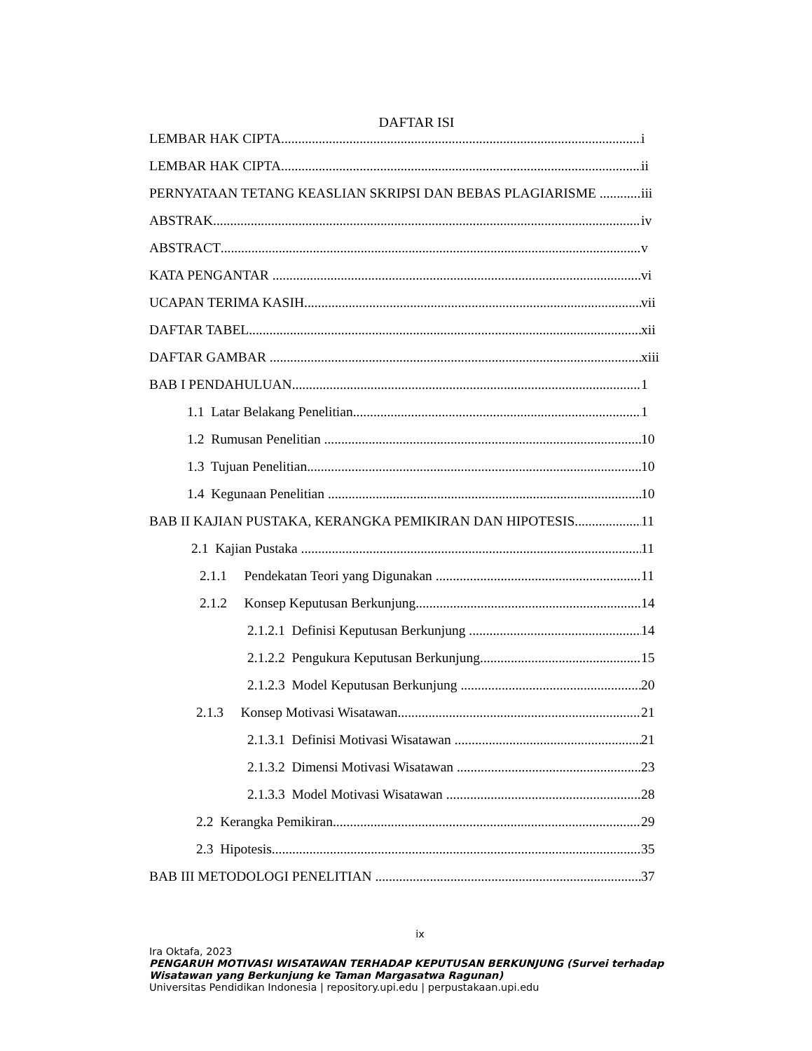DAFTAR ISI
LEMBAR HAK CIPTA i
LEMBAR HAK CIPTA ii
PERNYATAAN TETANG KEASLIAN SKRIPSI DAN BEBAS PLAGIARISME iii
ABSTRAK iv
ABSTRACT v
KATA PENGANTAR vi
UCAPAN TERIMA KASIH vii
DAFTAR TABEL xii
DAFTAR GAMBAR xiii
BAB I PENDAHULUAN 1
1.1 Latar Belakang Penelitian 1
1.2 Rumusan Penelitian 10
1.3 Tujuan Penelitian 10
1.4 Kegunaan Penelitian 10
BAB II KAJIAN PUSTAKA, KERANGKA PEMIKIRAN DAN HIPOTESIS 11
2.1 Kajian Pustaka 11
2.1.1 Pendekatan Teori yang Digunakan 11
2.1.2 Konsep Keputusan Berkunjung 14
2.1.2.1 Definisi Keputusan Berkunjung 14
2.1.2.2 Pengukura Keputusan Berkunjung 15
2.1.2.3 Model Keputusan Berkunjung 20
2.1.3 Konsep Motivasi Wisatawan 21
2.1.3.1 Definisi Motivasi Wisatawan 21
2.1.3.2 Dimensi Motivasi Wisatawan 23
2.1.3.3 Model Motivasi Wisatawan 28
2.2 Kerangka Pemikiran 29
2.3 Hipotesis 35
BAB III METODOLOGI PENELITIAN 37
ix
Ira Oktafa, 2023
PENGARUH MOTIVASI WISATAWAN TERHADAP KEPUTUSAN BERKUNJUNG (Survei terhadap
Wisatawan yang Berkunjung ke Taman Margasatwa Ragunan)
Universitas Pendidikan Indonesia | repository.upi.edu | perpustakaan.upi.edu